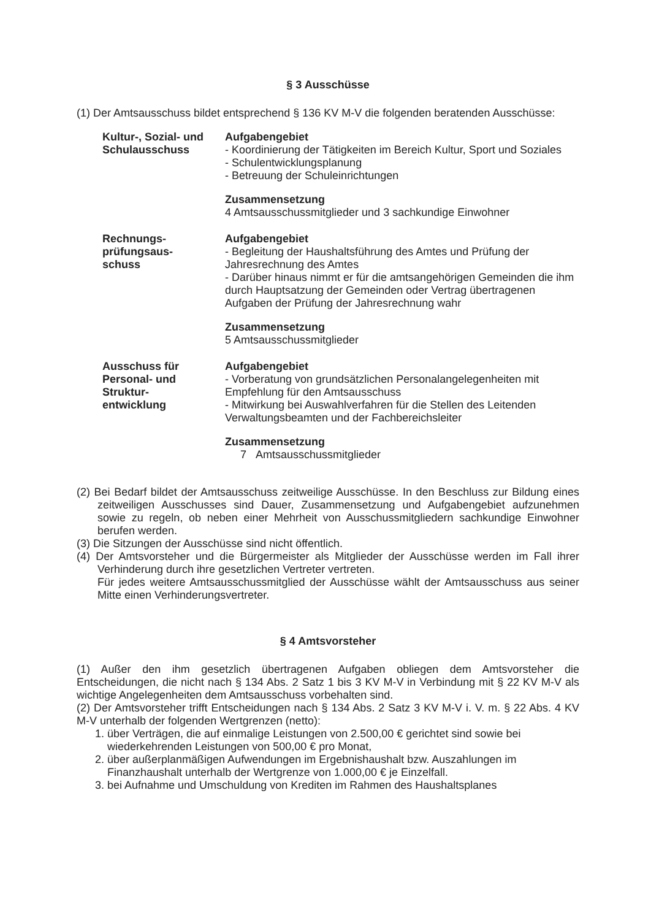§ 3 Ausschüsse
(1) Der Amtsausschuss bildet entsprechend § 136 KV M-V die folgenden beratenden Ausschüsse:
Kultur-, Sozial- und Schulausschuss
Aufgabengebiet
- Koordinierung der Tätigkeiten im Bereich Kultur, Sport und Soziales
- Schulentwicklungsplanung
- Betreuung der Schuleinrichtungen
Zusammensetzung
4 Amtsausschussmitglieder und 3 sachkundige Einwohner
Rechnungs-
prüfungsaus-
schuss
Aufgabengebiet
- Begleitung der Haushaltsführung des Amtes und Prüfung der Jahresrechnung des Amtes
- Darüber hinaus nimmt er für die amtsangehörigen Gemeinden die ihm durch Hauptsatzung der Gemeinden oder Vertrag übertragenen Aufgaben der Prüfung der Jahresrechnung wahr
Zusammensetzung
5 Amtsausschussmitglieder
Ausschuss für Personal- und Struktur-
entwicklung
Aufgabengebiet
- Vorberatung von grundsätzlichen Personalangelegenheiten mit Empfehlung für den Amtsausschuss
- Mitwirkung bei Auswahlverfahren für die Stellen des Leitenden Verwaltungsbeamten und der Fachbereichsleiter
Zusammensetzung
7 Amtsausschussmitglieder
(2) Bei Bedarf bildet der Amtsausschuss zeitweilige Ausschüsse. In den Beschluss zur Bildung eines zeitweiligen Ausschusses sind Dauer, Zusammensetzung und Aufgabengebiet aufzunehmen sowie zu regeln, ob neben einer Mehrheit von Ausschussmitgliedern sachkundige Einwohner berufen werden.
(3) Die Sitzungen der Ausschüsse sind nicht öffentlich.
(4) Der Amtsvorsteher und die Bürgermeister als Mitglieder der Ausschüsse werden im Fall ihrer Verhinderung durch ihre gesetzlichen Vertreter vertreten.
Für jedes weitere Amtsausschussmitglied der Ausschüsse wählt der Amtsausschuss aus seiner Mitte einen Verhinderungsvertreter.
§ 4 Amtsvorsteher
(1) Außer den ihm gesetzlich übertragenen Aufgaben obliegen dem Amtsvorsteher die Entscheidungen, die nicht nach § 134 Abs. 2 Satz 1 bis 3 KV M-V in Verbindung mit § 22 KV M-V als wichtige Angelegenheiten dem Amtsausschuss vorbehalten sind.
(2) Der Amtsvorsteher trifft Entscheidungen nach § 134 Abs. 2 Satz 3 KV M-V i. V. m. § 22 Abs. 4 KV M-V unterhalb der folgenden Wertgrenzen (netto):
1. über Verträgen, die auf einmalige Leistungen von 2.500,00 € gerichtet sind sowie bei wiederkehrenden Leistungen von 500,00 € pro Monat,
2. über außerplanmäßigen Aufwendungen im Ergebnishaushalt bzw. Auszahlungen im Finanzhaushalt unterhalb der Wertgrenze von 1.000,00 € je Einzelfall.
3. bei Aufnahme und Umschuldung von Krediten im Rahmen des Haushaltsplanes